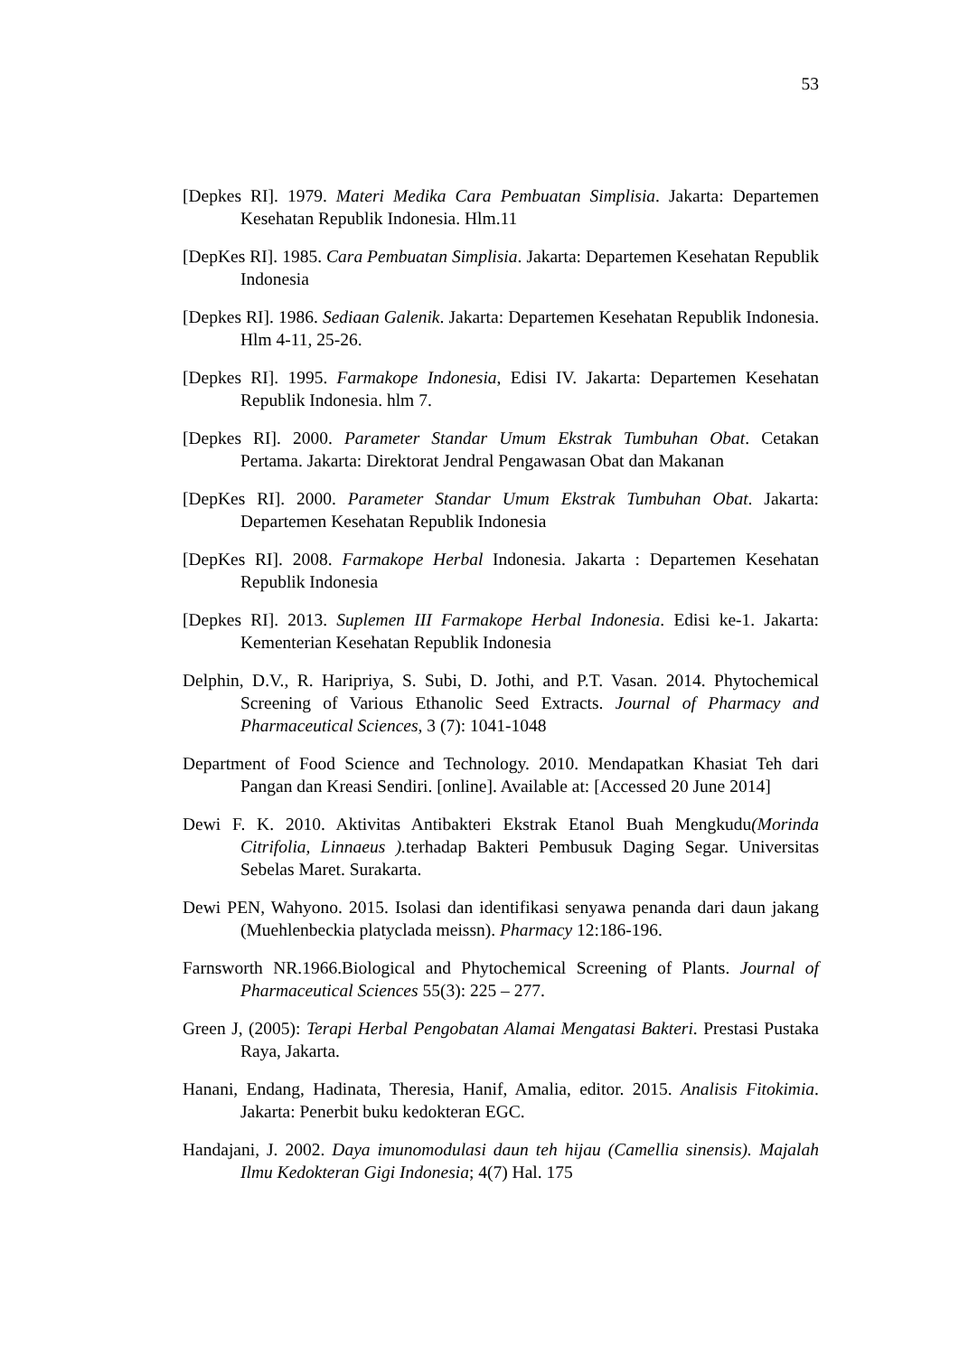53
[Depkes RI]. 1979. Materi Medika Cara Pembuatan Simplisia. Jakarta: Departemen Kesehatan Republik Indonesia. Hlm.11
[DepKes RI]. 1985. Cara Pembuatan Simplisia. Jakarta: Departemen Kesehatan Republik Indonesia
[Depkes RI]. 1986. Sediaan Galenik. Jakarta: Departemen Kesehatan Republik Indonesia. Hlm 4-11, 25-26.
[Depkes RI]. 1995. Farmakope Indonesia, Edisi IV. Jakarta: Departemen Kesehatan Republik Indonesia. hlm 7.
[Depkes RI]. 2000. Parameter Standar Umum Ekstrak Tumbuhan Obat. Cetakan Pertama. Jakarta: Direktorat Jendral Pengawasan Obat dan Makanan
[DepKes RI]. 2000. Parameter Standar Umum Ekstrak Tumbuhan Obat. Jakarta: Departemen Kesehatan Republik Indonesia
[DepKes RI]. 2008. Farmakope Herbal Indonesia. Jakarta : Departemen Kesehatan Republik Indonesia
[Depkes RI]. 2013. Suplemen III Farmakope Herbal Indonesia. Edisi ke-1. Jakarta: Kementerian Kesehatan Republik Indonesia
Delphin, D.V., R. Haripriya, S. Subi, D. Jothi, and P.T. Vasan. 2014. Phytochemical Screening of Various Ethanolic Seed Extracts. Journal of Pharmacy and Pharmaceutical Sciences, 3 (7): 1041-1048
Department of Food Science and Technology. 2010. Mendapatkan Khasiat Teh dari Pangan dan Kreasi Sendiri. [online]. Available at: [Accessed 20 June 2014]
Dewi F. K. 2010. Aktivitas Antibakteri Ekstrak Etanol Buah Mengkudu(Morinda Citrifolia, Linnaeus ). terhadap Bakteri Pembusuk Daging Segar. Universitas Sebelas Maret. Surakarta.
Dewi PEN, Wahyono. 2015. Isolasi dan identifikasi senyawa penanda dari daun jakang (Muehlenbeckia platyclada meissn). Pharmacy 12:186-196.
Farnsworth NR.1966.Biological and Phytochemical Screening of Plants. Journal of Pharmaceutical Sciences 55(3): 225 – 277.
Green J, (2005): Terapi Herbal Pengobatan Alamai Mengatasi Bakteri. Prestasi Pustaka Raya, Jakarta.
Hanani, Endang, Hadinata, Theresia, Hanif, Amalia, editor. 2015. Analisis Fitokimia. Jakarta: Penerbit buku kedokteran EGC.
Handajani, J. 2002. Daya imunomodulasi daun teh hijau (Camellia sinensis). Majalah Ilmu Kedokteran Gigi Indonesia; 4(7) Hal. 175